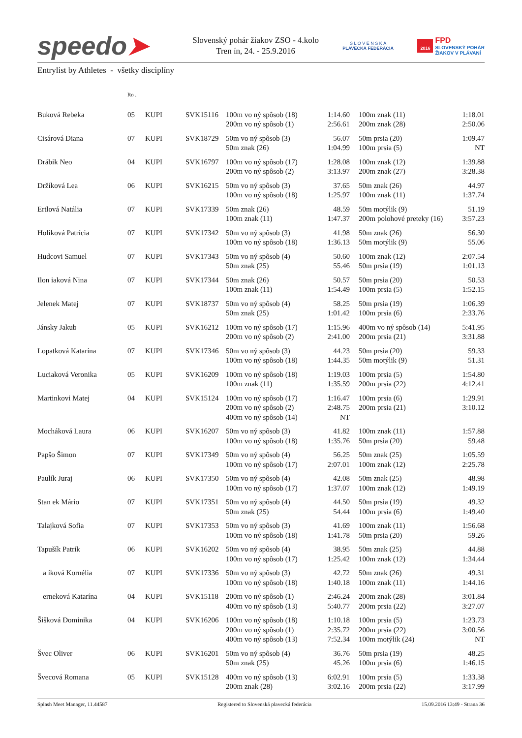speedo➤
Slovenský pohár žiakov ZSO - 4.kolo
Tren ín, 24. - 25.9.2016
S L O V E N S K Á
PLAVECKÁ FEDERÁCIA
2016
FPD
SLOVENSKÝ POHÁR
ŽIAKOV V PLÁVANÍ
Entrylist by Athletes - všetky disciplíny
| | Ro . | | | | | | |
| --- | --- | --- | --- | --- | --- | --- | --- |
| Buková Rebeka | 05 | KUPI | SVK15116 | 100m vo ný spôsob (18) 200m vo ný spôsob (1) | 1:14.60 2:56.61 | 100m znak (11) 200m znak (28) | 1:18.01 2:50.06 |
| Cisárová Diana | 07 | KUPI | SVK18729 | 50m vo ný spôsob (3) 50m znak (26) | 56.07 1:04.99 | 50m prsia (20) 100m prsia (5) | 1:09.47 NT |
| Drábik Neo | 04 | KUPI | SVK16797 | 100m vo ný spôsob (17) 200m vo ný spôsob (2) | 1:28.08 3:13.97 | 100m znak (12) 200m znak (27) | 1:39.88 3:28.38 |
| Držíková Lea | 06 | KUPI | SVK16215 | 50m vo ný spôsob (3) 100m vo ný spôsob (18) | 37.65 1:25.97 | 50m znak (26) 100m znak (11) | 44.97 1:37.74 |
| Ertlová Natália | 07 | KUPI | SVK17339 | 50m znak (26) 100m znak (11) | 48.59 1:47.37 | 50m motýlik (9) 200m polohové preteky (16) | 51.19 3:57.23 |
| Holíková Patrícia | 07 | KUPI | SVK17342 | 50m vo ný spôsob (3) 100m vo ný spôsob (18) | 41.98 1:36.13 | 50m znak (26) 50m motýlik (9) | 56.30 55.06 |
| Hudcovi Samuel | 07 | KUPI | SVK17343 | 50m vo ný spôsob (4) 50m znak (25) | 50.60 55.46 | 100m znak (12) 50m prsia (19) | 2:07.54 1:01.13 |
| Ilon iaková Nina | 07 | KUPI | SVK17344 | 50m znak (26) 100m znak (11) | 50.57 1:54.49 | 50m prsia (20) 100m prsia (5) | 50.53 1:52.15 |
| Jelenek Matej | 07 | KUPI | SVK18737 | 50m vo ný spôsob (4) 50m znak (25) | 58.25 1:01.42 | 50m prsia (19) 100m prsia (6) | 1:06.39 2:33.76 |
| Jánsky Jakub | 05 | KUPI | SVK16212 | 100m vo ný spôsob (17) 200m vo ný spôsob (2) | 1:15.96 2:41.00 | 400m vo ný spôsob (14) 200m prsia (21) | 5:41.95 3:31.88 |
| Lopatková Katarína | 07 | KUPI | SVK17346 | 50m vo ný spôsob (3) 100m vo ný spôsob (18) | 44.23 1:44.35 | 50m prsia (20) 50m motýlik (9) | 59.33 51.31 |
| Luciaková Veronika | 05 | KUPI | SVK16209 | 100m vo ný spôsob (18) 100m znak (11) | 1:19.03 1:35.59 | 100m prsia (5) 200m prsia (22) | 1:54.80 4:12.41 |
| Martinkovi Matej | 04 | KUPI | SVK15124 | 100m vo ný spôsob (17) 200m vo ný spôsob (2) 400m vo ný spôsob (14) | 1:16.47 2:48.75 NT | 100m prsia (6) 200m prsia (21) | 1:29.91 3:10.12 |
| Mocháková Laura | 06 | KUPI | SVK16207 | 50m vo ný spôsob (3) 100m vo ný spôsob (18) | 41.82 1:35.76 | 100m znak (11) 50m prsia (20) | 1:57.88 59.48 |
| Papšo Šimon | 07 | KUPI | SVK17349 | 50m vo ný spôsob (4) 100m vo ný spôsob (17) | 56.25 2:07.01 | 50m znak (25) 100m znak (12) | 1:05.59 2:25.78 |
| Paulík Juraj | 06 | KUPI | SVK17350 | 50m vo ný spôsob (4) 100m vo ný spôsob (17) | 42.08 1:37.07 | 50m znak (25) 100m znak (12) | 48.98 1:49.19 |
| Stan ek Mário | 07 | KUPI | SVK17351 | 50m vo ný spôsob (4) 50m znak (25) | 44.50 54.44 | 50m prsia (19) 100m prsia (6) | 49.32 1:49.40 |
| Talajková Sofia | 07 | KUPI | SVK17353 | 50m vo ný spôsob (3) 100m vo ný spôsob (18) | 41.69 1:41.78 | 100m znak (11) 50m prsia (20) | 1:56.68 59.26 |
| Tapušík Patrik | 06 | KUPI | SVK16202 | 50m vo ný spôsob (4) 100m vo ný spôsob (17) | 38.95 1:25.42 | 50m znak (25) 100m znak (12) | 44.88 1:34.44 |
| a íková Kornélia | 07 | KUPI | SVK17336 | 50m vo ný spôsob (3) 100m vo ný spôsob (18) | 42.72 1:40.18 | 50m znak (26) 100m znak (11) | 49.31 1:44.16 |
| erneková Katarína | 04 | KUPI | SVK15118 | 200m vo ný spôsob (1) 400m vo ný spôsob (13) | 2:46.24 5:40.77 | 200m znak (28) 200m prsia (22) | 3:01.84 3:27.07 |
| Šišková Dominika | 04 | KUPI | SVK16206 | 100m vo ný spôsob (18) 200m vo ný spôsob (1) 400m vo ný spôsob (13) | 1:10.18 2:35.72 7:52.34 | 100m prsia (5) 200m prsia (22) 100m motýlik (24) | 1:23.73 3:00.56 NT |
| Švec Oliver | 06 | KUPI | SVK16201 | 50m vo ný spôsob (4) 50m znak (25) | 36.76 45.26 | 50m prsia (19) 100m prsia (6) | 48.25 1:46.15 |
| Švecová Romana | 05 | KUPI | SVK15128 | 400m vo ný spôsob (13) 200m znak (28) | 6:02.91 3:02.16 | 100m prsia (5) 200m prsia (22) | 1:33.38 3:17.99 |
Splash Meet Manager, 11.44587 Registered to Slovenská plavecká federácia 15.09.2016 13:49 - Strana 36